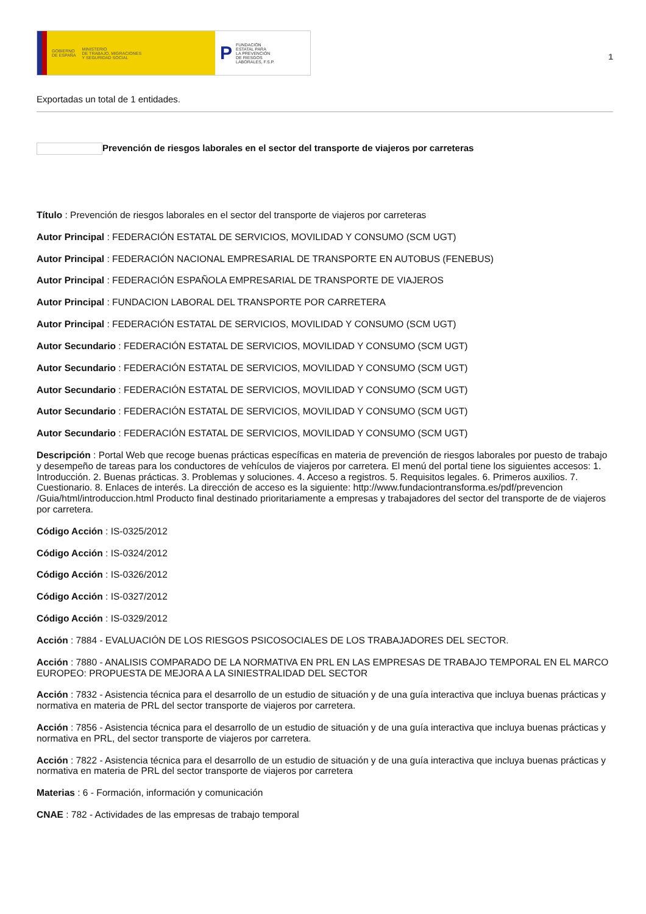GOBIERNO
DE ESPAÑA MINISTERIO
DE TRABAJO, MIGRACIONES
Y SEGURIDAD SOCIAL
P FUNDACIÓN
ESTATAL PARA
LA PREVENCIÓN
DE RIESGOS
LABORALES, F.S.P.
1
Exportadas un total de 1 entidades.
Prevención de riesgos laborales en el sector del transporte de viajeros por carreteras
Título : Prevención de riesgos laborales en el sector del transporte de viajeros por carreteras
Autor Principal : FEDERACIÓN ESTATAL DE SERVICIOS, MOVILIDAD Y CONSUMO (SCM UGT)
Autor Principal : FEDERACIÓN NACIONAL EMPRESARIAL DE TRANSPORTE EN AUTOBUS (FENEBUS)
Autor Principal : FEDERACIÓN ESPAÑOLA EMPRESARIAL DE TRANSPORTE DE VIAJEROS
Autor Principal : FUNDACION LABORAL DEL TRANSPORTE POR CARRETERA
Autor Principal : FEDERACIÓN ESTATAL DE SERVICIOS, MOVILIDAD Y CONSUMO (SCM UGT)
Autor Secundario : FEDERACIÓN ESTATAL DE SERVICIOS, MOVILIDAD Y CONSUMO (SCM UGT)
Autor Secundario : FEDERACIÓN ESTATAL DE SERVICIOS, MOVILIDAD Y CONSUMO (SCM UGT)
Autor Secundario : FEDERACIÓN ESTATAL DE SERVICIOS, MOVILIDAD Y CONSUMO (SCM UGT)
Autor Secundario : FEDERACIÓN ESTATAL DE SERVICIOS, MOVILIDAD Y CONSUMO (SCM UGT)
Autor Secundario : FEDERACIÓN ESTATAL DE SERVICIOS, MOVILIDAD Y CONSUMO (SCM UGT)
Descripción : Portal Web que recoge buenas prácticas específicas en materia de prevención de riesgos laborales por puesto de trabajo y desempeño de tareas para los conductores de vehículos de viajeros por carretera. El menú del portal tiene los siguientes accesos: 1. Introducción. 2. Buenas prácticas. 3. Problemas y soluciones. 4. Acceso a registros. 5. Requisitos legales. 6. Primeros auxilios. 7. Cuestionario. 8. Enlaces de interés. La dirección de acceso es la siguiente: http://www.fundaciontransforma.es/pdf/prevencion /Guia/html/introduccion.html Producto final destinado prioritariamente a empresas y trabajadores del sector del transporte de de viajeros por carretera.
Código Acción : IS-0325/2012
Código Acción : IS-0324/2012
Código Acción : IS-0326/2012
Código Acción : IS-0327/2012
Código Acción : IS-0329/2012
Acción : 7884 - EVALUACIÓN DE LOS RIESGOS PSICOSOCIALES DE LOS TRABAJADORES DEL SECTOR.
Acción : 7880 - ANALISIS COMPARADO DE LA NORMATIVA EN PRL EN LAS EMPRESAS DE TRABAJO TEMPORAL EN EL MARCO EUROPEO: PROPUESTA DE MEJORA A LA SINIESTRALIDAD DEL SECTOR
Acción : 7832 - Asistencia técnica para el desarrollo de un estudio de situación y de una guía interactiva que incluya buenas prácticas y normativa en materia de PRL del sector transporte de viajeros por carretera.
Acción : 7856 - Asistencia técnica para el desarrollo de un estudio de situación y de una guía interactiva que incluya buenas prácticas y normativa en PRL, del sector transporte de viajeros por carretera.
Acción : 7822 - Asistencia técnica para el desarrollo de un estudio de situación y de una guía interactiva que incluya buenas prácticas y normativa en materia de PRL del sector transporte de viajeros por carretera
Materias : 6 - Formación, información y comunicación
CNAE : 782 - Actividades de las empresas de trabajo temporal